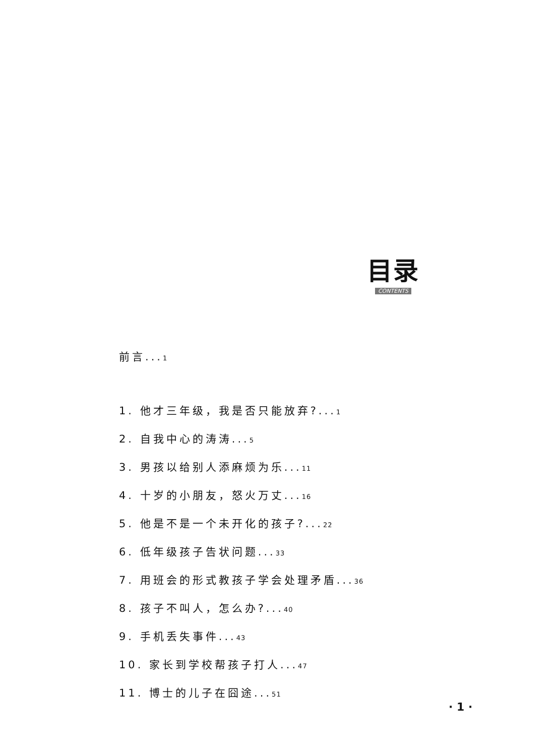目录
CONTENTS
前言...1
1. 他才三年级，我是否只能放弃?...1
2. 自我中心的涛涛...5
3. 男孩以给别人添麻烦为乐...11
4. 十岁的小朋友，怒火万丈...16
5. 他是不是一个未开化的孩子?...22
6. 低年级孩子告状问题...33
7. 用班会的形式教孩子学会处理矛盾...36
8. 孩子不叫人，怎么办?...40
9. 手机丢失事件...43
10. 家长到学校帮孩子打人...47
11. 博士的儿子在囧途...51
· 1 ·